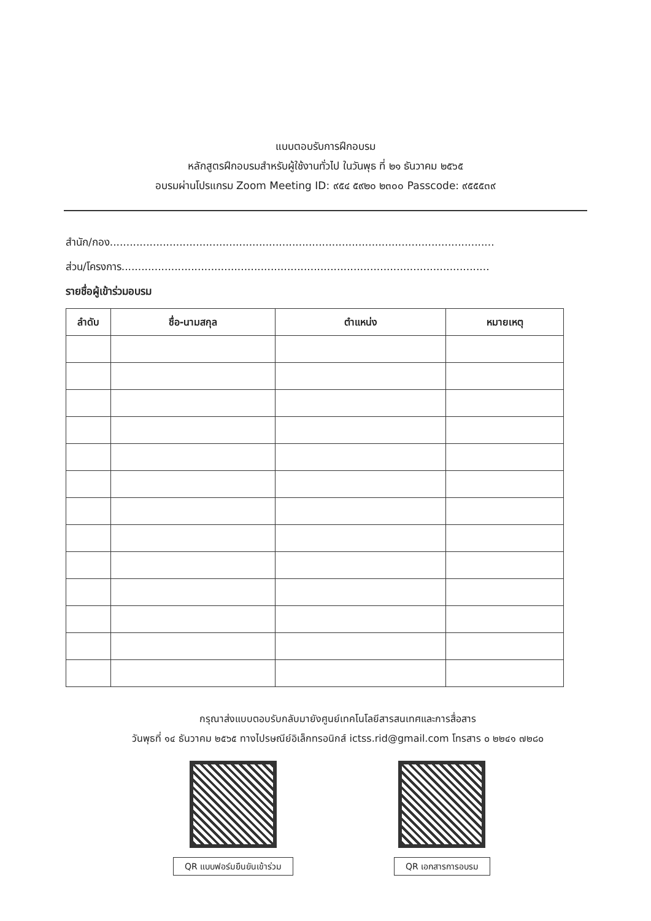แบบตอบรับการฝึกอบรม
หลักสูตรฝึกอบรมสำหรับผู้ใช้งานทั่วไป ในวันพุธ ที่ ๒๑ ธันวาคม ๒๕๖๕
อบรมผ่านโปรแกรม Zoom Meeting ID: ๙๕๔ ๕๙๒๐ ๒๓๐๐ Passcode: ๙๕๕๕๓๙
สำนัก/กอง....................................................................................................................
ส่วน/โครงการ...............................................................................................................
รายชื่อผู้เข้าร่วมอบรม
| ลำดับ | ชื่อ-นามสกุล | ตำแหน่ง | หมายเหตุ |
| --- | --- | --- | --- |
กรุณาส่งแบบตอบรับกลับมายังศูนย์เทคโนโลยีสารสนเทศและการสื่อสาร
วันพุธที่ ๑๔ ธันวาคม ๒๕๖๕ ทางไปรษณีย์อิเล็กทรอนิกส์ ictss.rid@gmail.com โทรสาร ๐ ๒๒๔๑ ๗๒๘๐
QR แบบฟอร์มยืนยันเข้าร่วม QR เอกสารการอบรม